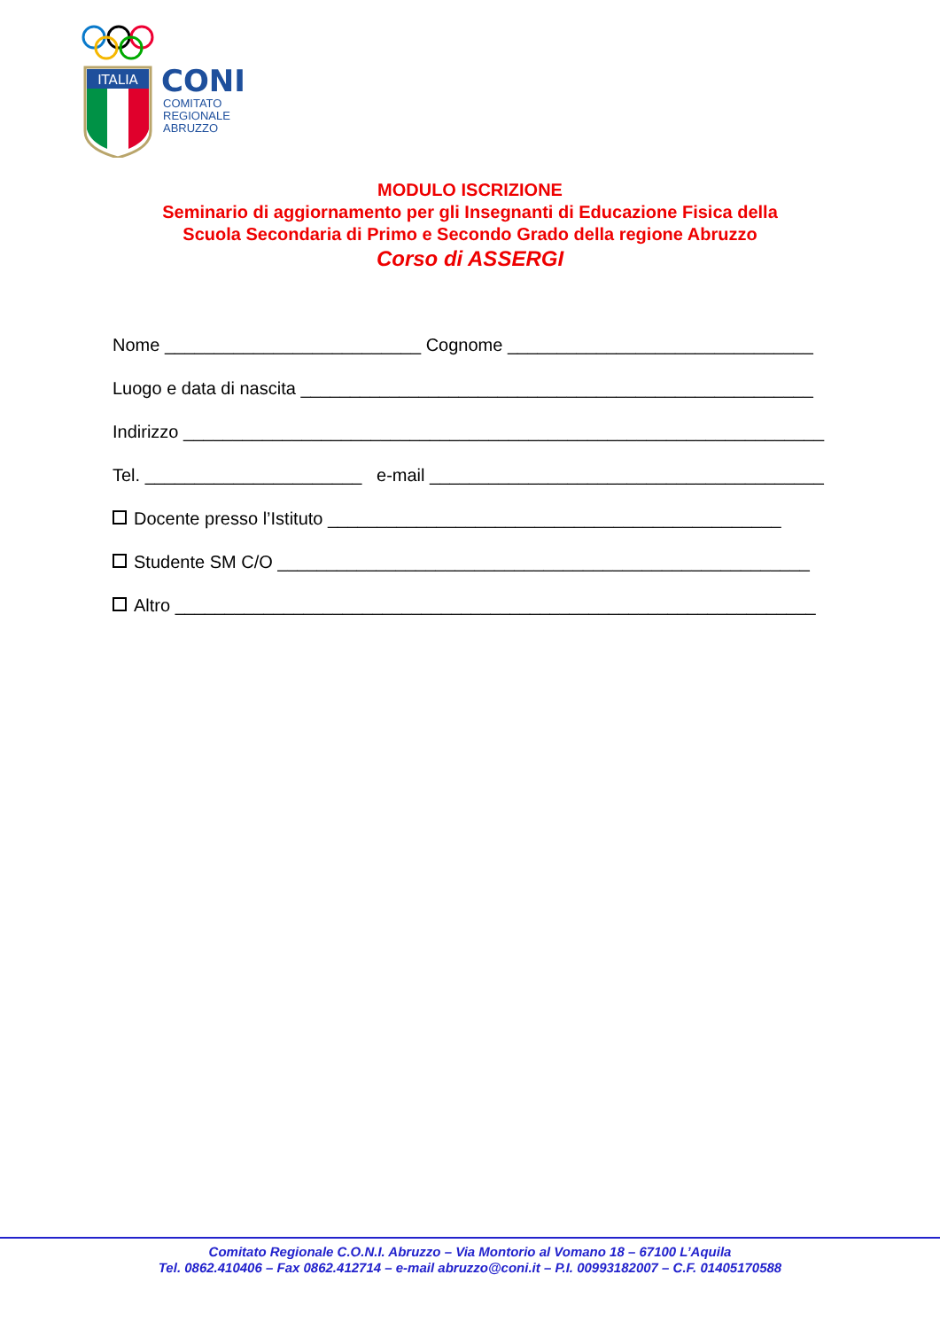ITALIA
CONI
COMITATO
REGIONALE
ABRUZZO
MODULO ISCRIZIONE
Seminario di aggiornamento per gli Insegnanti di Educazione Fisica della
Scuola Secondaria di Primo e Secondo Grado della regione Abruzzo
Corso di ASSERGI
Nome __________________________ Cognome _______________________________
Luogo e data di nascita ____________________________________________________
Indirizzo _________________________________________________________________
Tel. ______________________ e-mail ________________________________________
Docente presso l’Istituto ______________________________________________
Studente SM C/O ______________________________________________________
Altro _________________________________________________________________
Comitato Regionale C.O.N.I. Abruzzo – Via Montorio al Vomano 18 – 67100 L’Aquila
Tel. 0862.410406 – Fax 0862.412714 – e-mail abruzzo@coni.it – P.I. 00993182007 – C.F. 01405170588